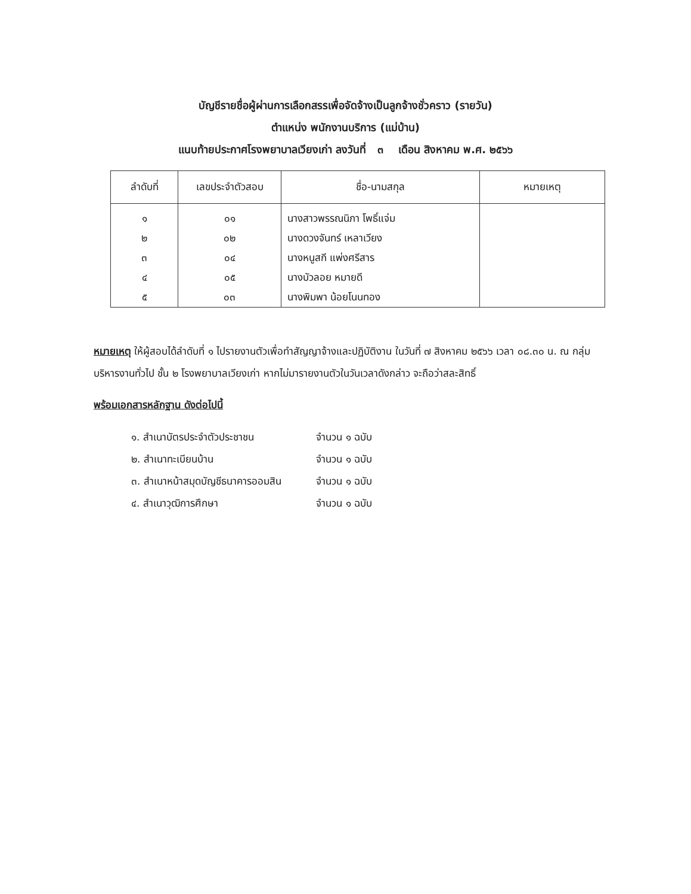บัญชีรายชื่อผู้ผ่านการเลือกสรรเพื่อจัดจ้างเป็นลูกจ้างชั่วคราว (รายวัน)
ตำแหน่ง พนักงานบริการ (แม่บ้าน)
แนบท้ายประกาศโรงพยาบาลเวียงเก่า ลงวันที่ ๓ เดือน สิงหาคม พ.ศ. ๒๕๖๖
| ลำดับที่ | เลขประจำตัวสอบ | ชื่อ-นามสกุล | หมายเหตุ |
| --- | --- | --- | --- |
| ๑ | ๐๑ | นางสาวพรรณนิภา โพธิ์แจ่ม | |
| ๒ | ๐๒ | นางดวงจันทร์ เหลาเวียง | |
| ๓ | ๐๔ | นางหนูสกี แพ่งศรีสาร | |
| ๔ | ๐๕ | นางบัวลอย หมายดี | |
| ๕ | ๐๓ | นางพิมพา น้อยโนนทอง | |
หมายเหตุ ให้ผู้สอบได้ลำดับที่ ๑ ไปรายงานตัวเพื่อทำสัญญาจ้างและปฏิบัติงาน ในวันที่ ๗ สิงหาคม ๒๕๖๖ เวลา ๐๘.๓๐ น. ณ กลุ่มบริหารงานทั่วไป ชั้น ๒ โรงพยาบาลเวียงเก่า หากไม่มารายงานตัวในวันเวลาดังกล่าว จะถือว่าสละสิทธิ์
พร้อมเอกสารหลักฐาน ดังต่อไปนี้
๑. สำเนาบัตรประจำตัวประชาชน จำนวน ๑ ฉบับ
๒. สำเนาทะเบียนบ้าน จำนวน ๑ ฉบับ
๓. สำเนาหน้าสมุดบัญชีธนาคารออมสิน จำนวน ๑ ฉบับ
๔. สำเนาวุฒิการศึกษา จำนวน ๑ ฉบับ